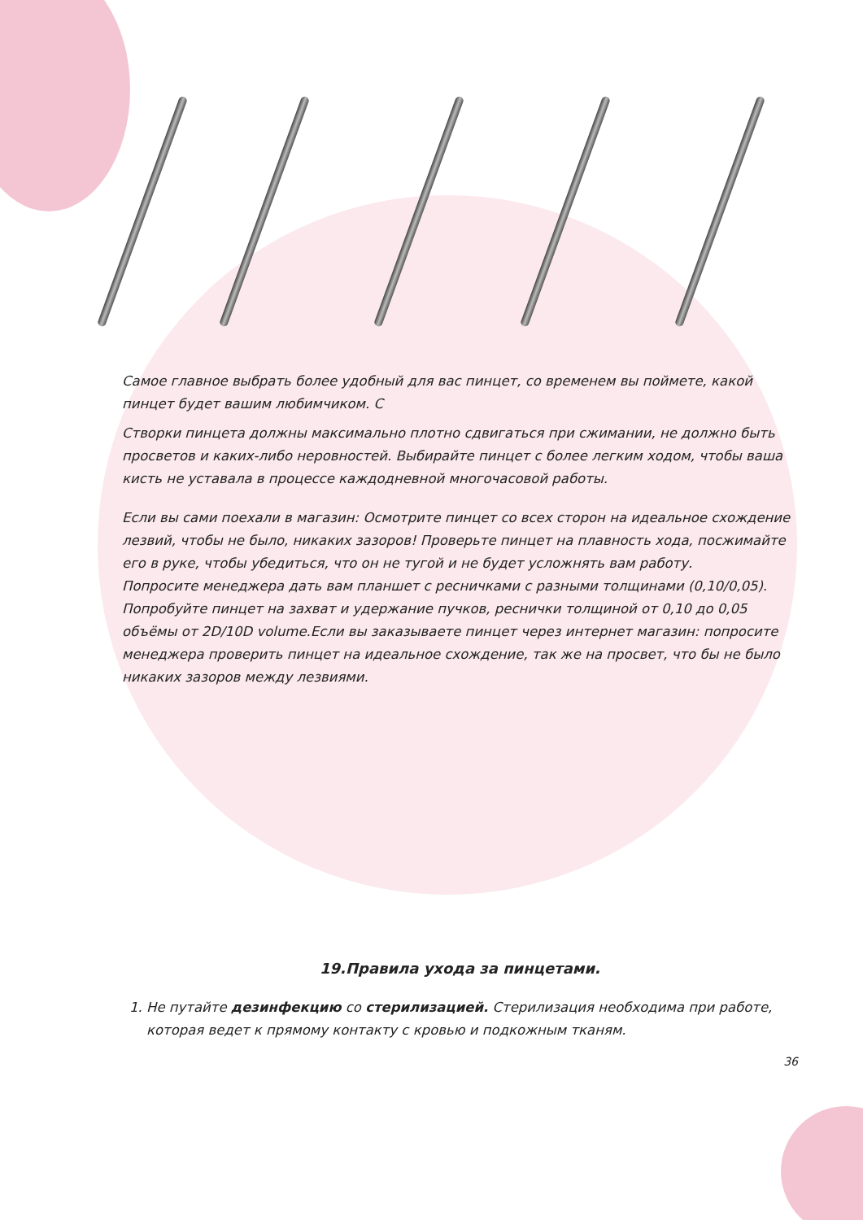Самое главное выбрать более удобный для вас пинцет, со временем вы поймете, какой пинцет будет вашим любимчиком. С
Створки пинцета должны максимально плотно сдвигаться при сжимании, не должно быть просветов и каких-либо неровностей. Выбирайте пинцет с более легким ходом, чтобы ваша кисть не уставала в процессе каждодневной многочасовой работы.
Если вы сами поехали в магазин: Осмотрите пинцет со всех сторон на идеальное схождение лезвий, чтобы не было, никаких зазоров! Проверьте пинцет на плавность хода, посжимайте его в руке, чтобы убедиться, что он не тугой и не будет усложнять вам работу.
Попросите менеджера дать вам планшет с ресничками с разными толщинами (0,10/0,05). Попробуйте пинцет на захват и удержание пучков, реснички толщиной от 0,10 до 0,05 объёмы от 2D/10D volume.Если вы заказываете пинцет через интернет магазин: попросите менеджера проверить пинцет на идеальное схождение, так же на просвет, что бы не было никаких зазоров между лезвиями.
19.Правила ухода за пинцетами.
1. Не путайте дезинфекцию со стерилизацией. Стерилизация необходима при работе, которая ведет к прямому контакту с кровью и подкожным тканям.
36